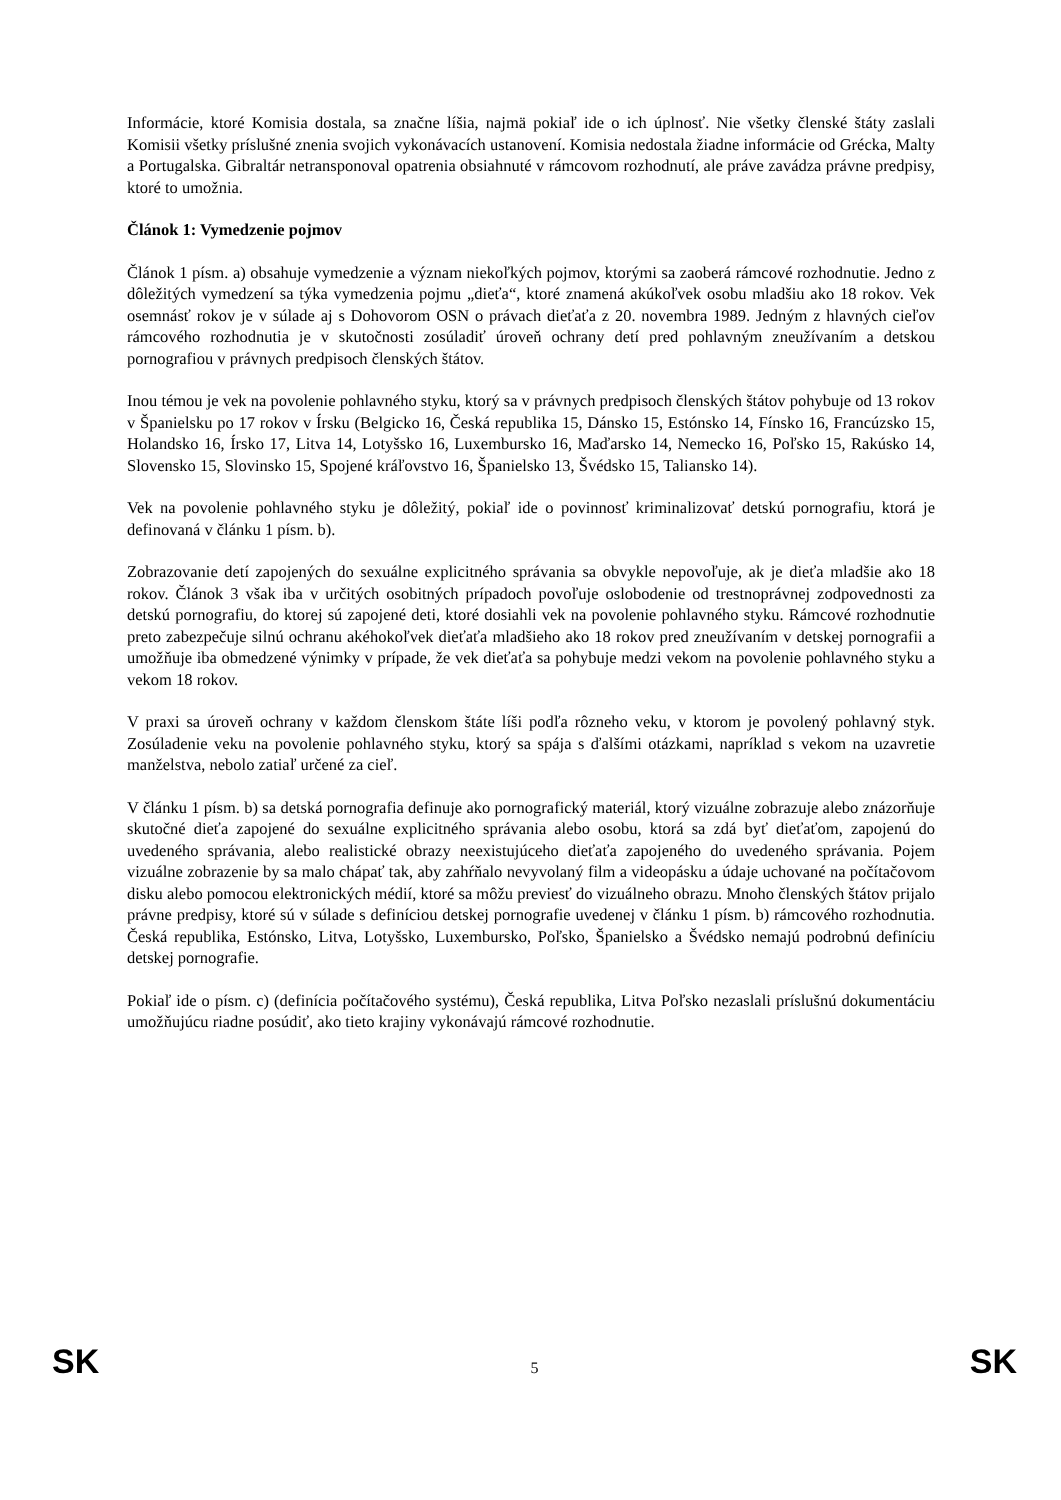Informácie, ktoré Komisia dostala, sa značne líšia, najmä pokiaľ ide o ich úplnosť. Nie všetky členské štáty zaslali Komisii všetky príslušné znenia svojich vykonávacích ustanovení. Komisia nedostala žiadne informácie od Grécka, Malty a Portugalska. Gibraltár netransponoval opatrenia obsiahnuté v rámcovom rozhodnutí, ale práve zavádza právne predpisy, ktoré to umožnia.
Článok 1: Vymedzenie pojmov
Článok 1 písm. a) obsahuje vymedzenie a význam niekoľkých pojmov, ktorými sa zaoberá rámcové rozhodnutie. Jedno z dôležitých vymedzení sa týka vymedzenia pojmu „dieťa“, ktoré znamená akúkoľvek osobu mladšiu ako 18 rokov. Vek osemnásť rokov je v súlade aj s Dohovorom OSN o právach dieťaťa z 20. novembra 1989. Jedným z hlavných cieľov rámcového rozhodnutia je v skutočnosti zosúladiť úroveň ochrany detí pred pohlavným zneužívaním a detskou pornografiou v právnych predpisoch členských štátov.
Inou témou je vek na povolenie pohlavného styku, ktorý sa v právnych predpisoch členských štátov pohybuje od 13 rokov v Španielsku po 17 rokov v Írsku (Belgicko 16, Česká republika 15, Dánsko 15, Estónsko 14, Fínsko 16, Francúzsko 15, Holandsko 16, Írsko 17, Litva 14, Lotyšsko 16, Luxembursko 16, Maďarsko 14, Nemecko 16, Poľsko 15, Rakúsko 14, Slovensko 15, Slovinsko 15, Spojené kráľovstvo 16, Španielsko 13, Švédsko 15, Taliansko 14).
Vek na povolenie pohlavného styku je dôležitý, pokiaľ ide o povinnosť kriminalizovať detskú pornografiu, ktorá je definovaná v článku 1 písm. b).
Zobrazovanie detí zapojených do sexuálne explicitného správania sa obvykle nepovoľuje, ak je dieťa mladšie ako 18 rokov. Článok 3 však iba v určitých osobitných prípadoch povoľuje oslobodenie od trestnoprávnej zodpovednosti za detskú pornografiu, do ktorej sú zapojené deti, ktoré dosiahli vek na povolenie pohlavného styku. Rámcové rozhodnutie preto zabezpečuje silnú ochranu akéhokoľvek dieťaťa mladšieho ako 18 rokov pred zneužívaním v detskej pornografii a umožňuje iba obmedzené výnimky v prípade, že vek dieťaťa sa pohybuje medzi vekom na povolenie pohlavného styku a vekom 18 rokov.
V praxi sa úroveň ochrany v každom členskom štáte líši podľa rôzneho veku, v ktorom je povolený pohlavný styk. Zosúladenie veku na povolenie pohlavného styku, ktorý sa spája s ďalšími otázkami, napríklad s vekom na uzavretie manželstva, nebolo zatiaľ určené za cieľ.
V článku 1 písm. b) sa detská pornografia definuje ako pornografický materiál, ktorý vizuálne zobrazuje alebo znázorňuje skutočné dieťa zapojené do sexuálne explicitného správania alebo osobu, ktorá sa zdá byť dieťaťom, zapojenú do uvedeného správania, alebo realistické obrazy neexistujúceho dieťaťa zapojeného do uvedeného správania. Pojem vizuálne zobrazenie by sa malo chápať tak, aby zahŕňalo nevyvolaný film a videopásku a údaje uchované na počítačovom disku alebo pomocou elektronických médií, ktoré sa môžu previesť do vizuálneho obrazu. Mnoho členských štátov prijalo právne predpisy, ktoré sú v súlade s definíciou detskej pornografie uvedenej v článku 1 písm. b) rámcového rozhodnutia. Česká republika, Estónsko, Litva, Lotyšsko, Luxembursko, Poľsko, Španielsko a Švédsko nemajú podrobnú definíciu detskej pornografie.
Pokiaľ ide o písm. c) (definícia počítačového systému), Česká republika, Litva Poľsko nezaslali príslušnú dokumentáciu umožňujúcu riadne posúdiť, ako tieto krajiny vykonávajú rámcové rozhodnutie.
SK 5 SK